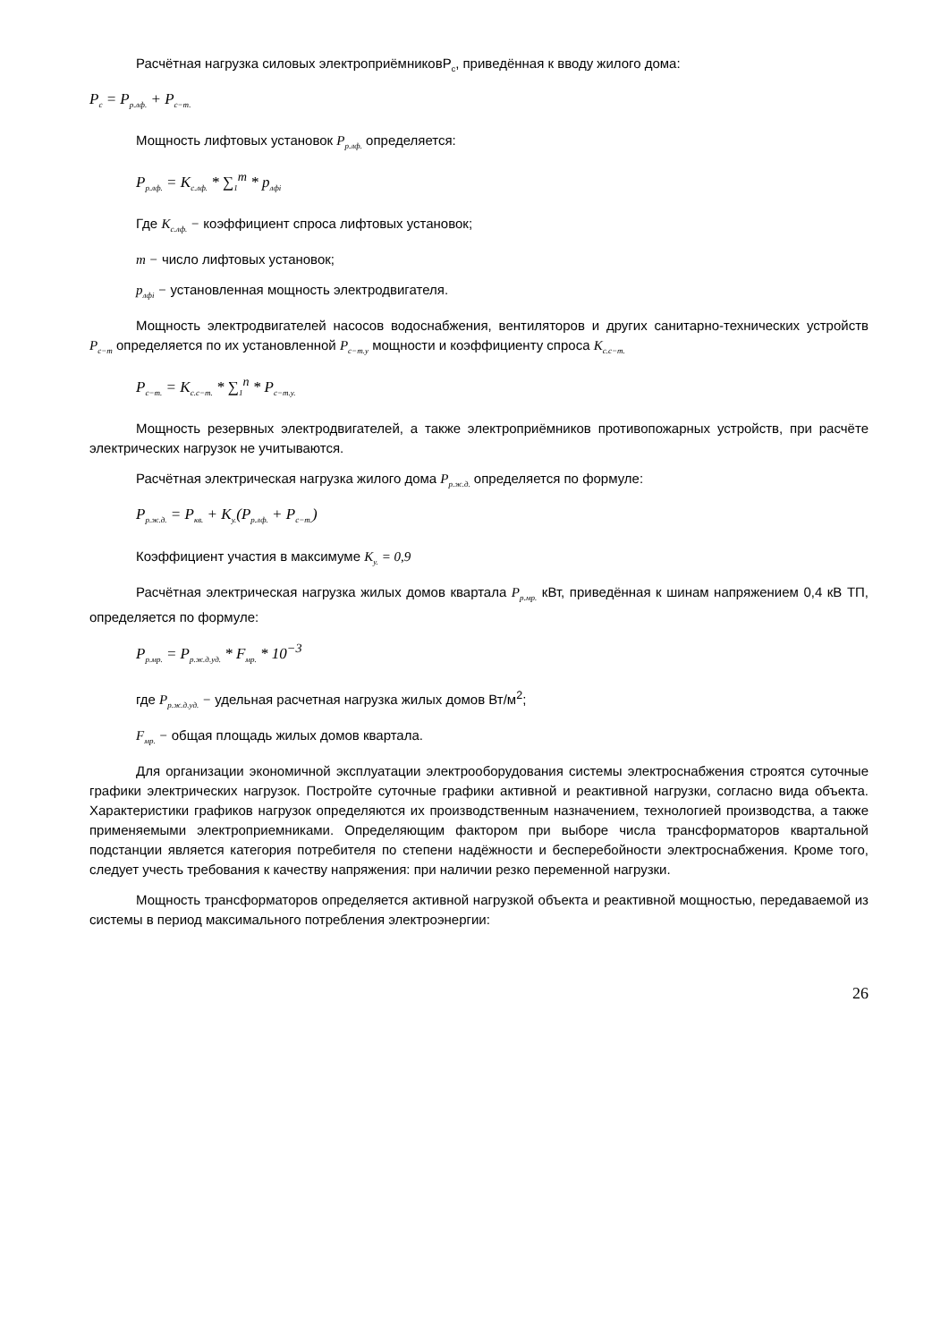Расчётная нагрузка силовых электроприёмниковP<sub>с</sub>, приведённая к вводу жилого дома:
P<sub>с</sub> = P<sub>р.лф.</sub> + P<sub>с−т.</sub>
Мощность лифтовых установок P<sub>р.лф.</sub> определяется:
P<sub>р.лф.</sub> = K<sub>с.лф.</sub> * ∑<sub>1</sub><sup>m</sup> * p<sub>лфi</sub>
Где K<sub>с.лф.</sub> − коэффициент спроса лифтовых установок;
m − число лифтовых установок;
p<sub>лфi</sub> − установленная мощность электродвигателя.
Мощность электродвигателей насосов водоснабжения, вентиляторов и других санитарно-технических устройств P<sub>с−т</sub> определяется по их установленной P<sub>с−т.у</sub> мощности и коэффициенту спроса K<sub>с.с−т.</sub>
P<sub>с−т.</sub> = K<sub>с.с−т.</sub> * ∑<sub>1</sub><sup>n</sup> * P<sub>с−т.у.</sub>
Мощность резервных электродвигателей, а также электроприёмников противопожарных устройств, при расчёте электрических нагрузок не учитываются.
Расчётная электрическая нагрузка жилого дома P<sub>р.ж.д.</sub> определяется по формуле:
P<sub>р.ж.д.</sub> = P<sub>кв.</sub> + K<sub>у.</sub>(P<sub>р.лф.</sub> + P<sub>с−т.</sub>)
Коэффициент участия в максимуме K<sub>у.</sub> = 0,9
Расчётная электрическая нагрузка жилых домов квартала P<sub>р.мр.</sub> кВт, приведённая к шинам напряжением 0,4 кВ ТП, определяется по формуле:
P<sub>р.мр.</sub> = P<sub>р.ж.д.уд.</sub> * F<sub>мр.</sub> * 10<sup>−3</sup>
где P<sub>р.ж.д.уд.</sub> − удельная расчетная нагрузка жилых домов Вт/м<sup>2</sup>;
F<sub>мр.</sub> − общая площадь жилых домов квартала.
Для организации экономичной эксплуатации электрооборудования системы электроснабжения строятся суточные графики электрических нагрузок. Постройте суточные графики активной и реактивной нагрузки, согласно вида объекта. Характеристики графиков нагрузок определяются их производственным назначением, технологией производства, а также применяемыми электроприемниками. Определяющим фактором при выборе числа трансформаторов квартальной подстанции является категория потребителя по степени надёжности и бесперебойности электроснабжения. Кроме того, следует учесть требования к качеству напряжения: при наличии резко переменной нагрузки.
Мощность трансформаторов определяется активной нагрузкой объекта и реактивной мощностью, передаваемой из системы в период максимального потребления электроэнергии:
26